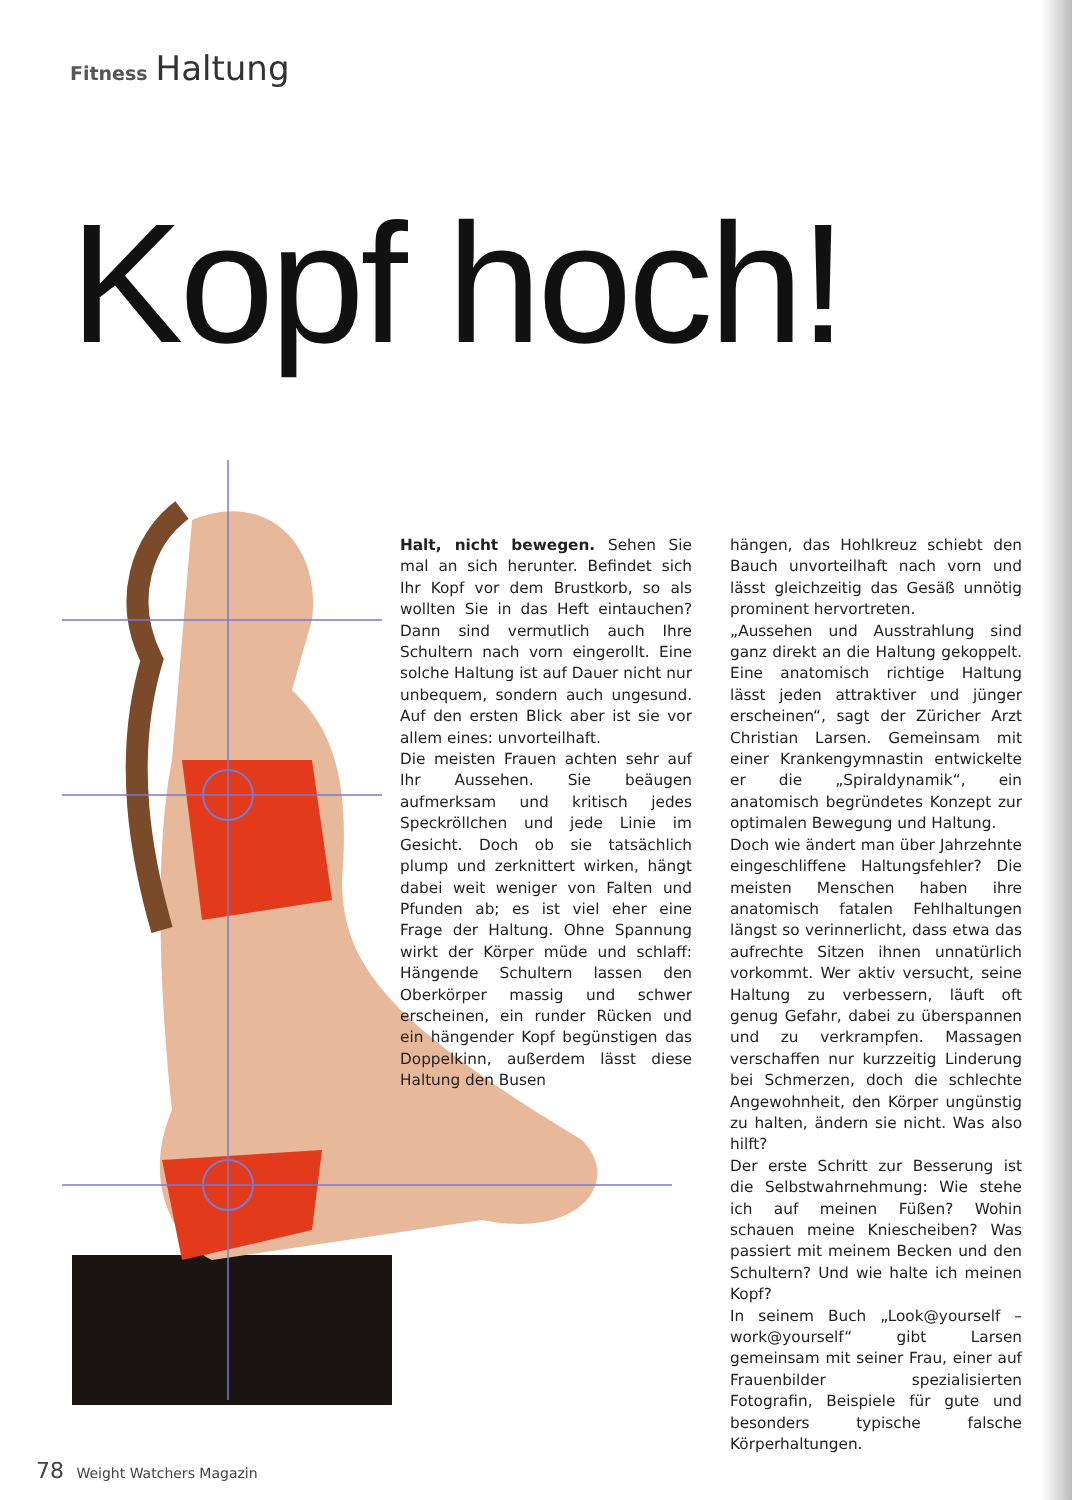Fitness Haltung
Kopf hoch!
Halt, nicht bewegen. Sehen Sie mal an sich herunter. Befindet sich Ihr Kopf vor dem Brustkorb, so als wollten Sie in das Heft eintauchen? Dann sind vermutlich auch Ihre Schultern nach vorn eingerollt. Eine solche Haltung ist auf Dauer nicht nur unbequem, sondern auch ungesund. Auf den ersten Blick aber ist sie vor allem eines: unvorteilhaft.
Die meisten Frauen achten sehr auf Ihr Aussehen. Sie beäugen aufmerksam und kritisch jedes Speckröllchen und jede Linie im Gesicht. Doch ob sie tatsächlich plump und zerknittert wirken, hängt dabei weit weniger von Falten und Pfunden ab; es ist viel eher eine Frage der Haltung. Ohne Spannung wirkt der Körper müde und schlaff: Hängende Schultern lassen den Oberkörper massig und schwer erscheinen, ein runder Rücken und ein hängender Kopf begünstigen das Doppelkinn, außerdem lässt diese Haltung den Busen
hängen, das Hohlkreuz schiebt den Bauch unvorteilhaft nach vorn und lässt gleichzeitig das Gesäß unnötig prominent hervortreten.
„Aussehen und Ausstrahlung sind ganz direkt an die Haltung gekoppelt. Eine anatomisch richtige Haltung lässt jeden attraktiver und jünger erscheinen“, sagt der Züricher Arzt Christian Larsen. Gemeinsam mit einer Krankengymnastin entwickelte er die „Spiraldynamik“, ein anatomisch begründetes Konzept zur optimalen Bewegung und Haltung.
Doch wie ändert man über Jahrzehnte eingeschliffene Haltungsfehler? Die meisten Menschen haben ihre anatomisch fatalen Fehlhaltungen längst so verinnerlicht, dass etwa das aufrechte Sitzen ihnen unnatürlich vorkommt. Wer aktiv versucht, seine Haltung zu verbessern, läuft oft genug Gefahr, dabei zu überspannen und zu verkrampfen. Massagen verschaffen nur kurzzeitig Linderung bei Schmerzen, doch die schlechte Angewohnheit, den Körper ungünstig zu halten, ändern sie nicht. Was also hilft?
Der erste Schritt zur Besserung ist die Selbstwahrnehmung: Wie stehe ich auf meinen Füßen? Wohin schauen meine Kniescheiben? Was passiert mit meinem Becken und den Schultern? Und wie halte ich meinen Kopf?
In seinem Buch „Look@yourself – work@yourself“ gibt Larsen gemeinsam mit seiner Frau, einer auf Frauenbilder spezialisierten Fotografin, Beispiele für gute und besonders typische falsche Körperhaltungen.
78 Weight Watchers Magazin